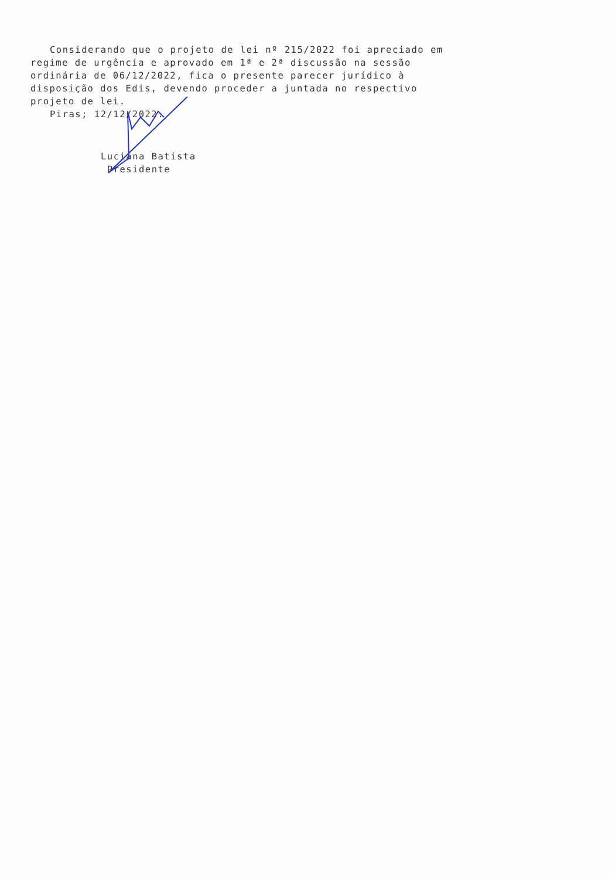Considerando que o projeto de lei nº 215/2022 foi apreciado em regime de urgência e aprovado em 1ª e 2ª discussão na sessão ordinária de 06/12/2022, fica o presente parecer jurídico à disposição dos Edis, devendo proceder a juntada no respectivo projeto de lei.
Piras; 12/12/2022.
Luciana Batista
Presidente